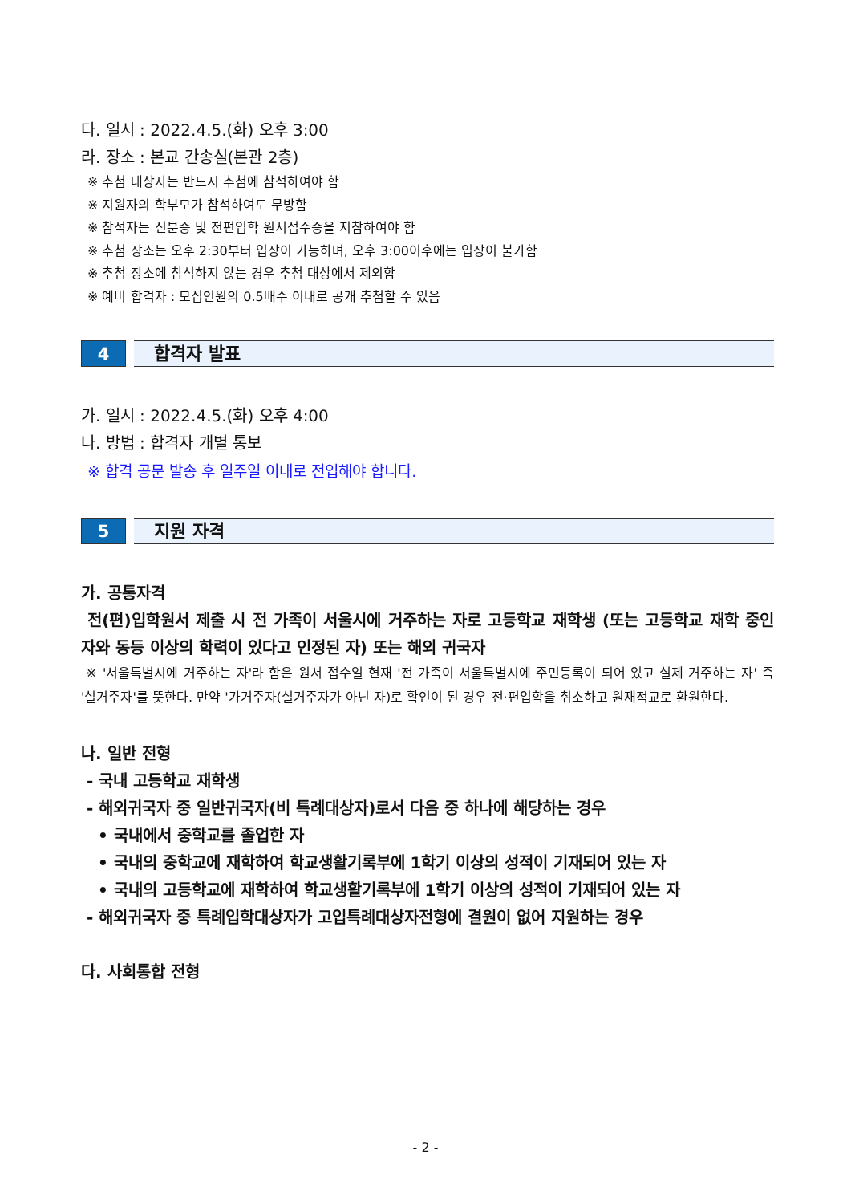다. 일시 : 2022.4.5.(화) 오후 3:00
라. 장소 : 본교 간송실(본관 2층)
※ 추첨 대상자는 반드시 추첨에 참석하여야 함
※ 지원자의 학부모가 참석하여도 무방함
※ 참석자는 신분증 및 전편입학 원서접수증을 지참하여야 함
※ 추첨 장소는 오후 2:30부터 입장이 가능하며, 오후 3:00이후에는 입장이 불가함
※ 추첨 장소에 참석하지 않는 경우 추첨 대상에서 제외함
※ 예비 합격자 : 모집인원의 0.5배수 이내로 공개 추첨할 수 있음
4
합격자 발표
가. 일시 : 2022.4.5.(화) 오후 4:00
나. 방법 : 합격자 개별 통보
※ 합격 공문 발송 후 일주일 이내로 전입해야 합니다.
5
지원 자격
가. 공통자격
전(편)입학원서 제출 시 전 가족이 서울시에 거주하는 자로 고등학교 재학생 (또는 고등학교 재학 중인 자와 동등 이상의 학력이 있다고 인정된 자) 또는 해외 귀국자
※ '서울특별시에 거주하는 자'라 함은 원서 접수일 현재 '전 가족이 서울특별시에 주민등록이 되어 있고 실제 거주하는 자' 즉 '실거주자'를 뜻한다. 만약 '가거주자(실거주자가 아닌 자)로 확인이 된 경우 전·편입학을 취소하고 원재적교로 환원한다.
나. 일반 전형
- 국내 고등학교 재학생
- 해외귀국자 중 일반귀국자(비 특례대상자)로서 다음 중 하나에 해당하는 경우
• 국내에서 중학교를 졸업한 자
• 국내의 중학교에 재학하여 학교생활기록부에 1학기 이상의 성적이 기재되어 있는 자
• 국내의 고등학교에 재학하여 학교생활기록부에 1학기 이상의 성적이 기재되어 있는 자
- 해외귀국자 중 특례입학대상자가 고입특례대상자전형에 결원이 없어 지원하는 경우
다. 사회통합 전형
- 2 -